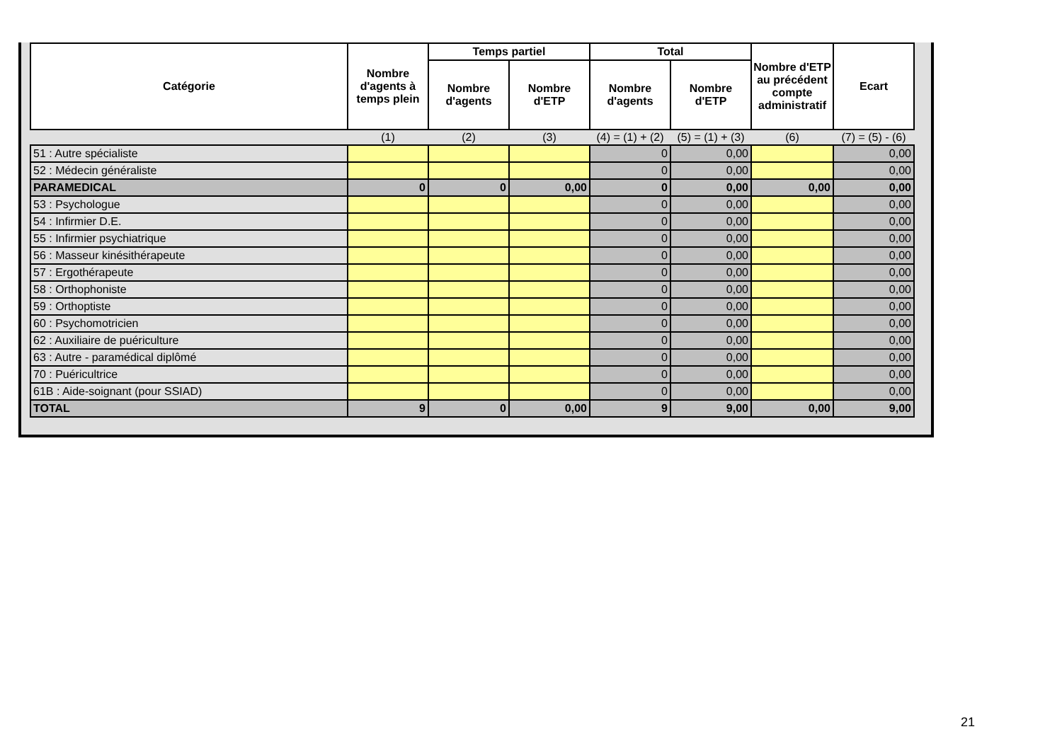| Catégorie | Nombre d'agents à temps plein | Temps partiel | | Total | | Nombre d'ETP au précédent compte administratif | Ecart |
| --- | --- | --- | --- | --- | --- | --- | --- |
| | | Nombre d'agents | Nombre d'ETP | Nombre d'agents | Nombre d'ETP | | |
| | (1) | (2) | (3) | (4) = (1) + (2) | (5) = (1) + (3) | (6) | (7) = (5) - (6) |
| 51 : Autre spécialiste | | | | 0 | 0,00 | | 0,00 |
| 52 : Médecin généraliste | | | | 0 | 0,00 | | 0,00 |
| PARAMEDICAL | 0 | 0 | 0,00 | 0 | 0,00 | 0,00 | 0,00 |
| 53 : Psychologue | | | | 0 | 0,00 | | 0,00 |
| 54 : Infirmier D.E. | | | | 0 | 0,00 | | 0,00 |
| 55 : Infirmier psychiatrique | | | | 0 | 0,00 | | 0,00 |
| 56 : Masseur kinésithérapeute | | | | 0 | 0,00 | | 0,00 |
| 57 : Ergothérapeute | | | | 0 | 0,00 | | 0,00 |
| 58 : Orthophoniste | | | | 0 | 0,00 | | 0,00 |
| 59 : Orthoptiste | | | | 0 | 0,00 | | 0,00 |
| 60 : Psychomotricien | | | | 0 | 0,00 | | 0,00 |
| 62 : Auxiliaire de puériculture | | | | 0 | 0,00 | | 0,00 |
| 63 : Autre - paramédical diplômé | | | | 0 | 0,00 | | 0,00 |
| 70 : Puéricultrice | | | | 0 | 0,00 | | 0,00 |
| 61B : Aide-soignant (pour SSIAD) | | | | 0 | 0,00 | | 0,00 |
| TOTAL | 9 | 0 | 0,00 | 9 | 9,00 | 0,00 | 9,00 |
21